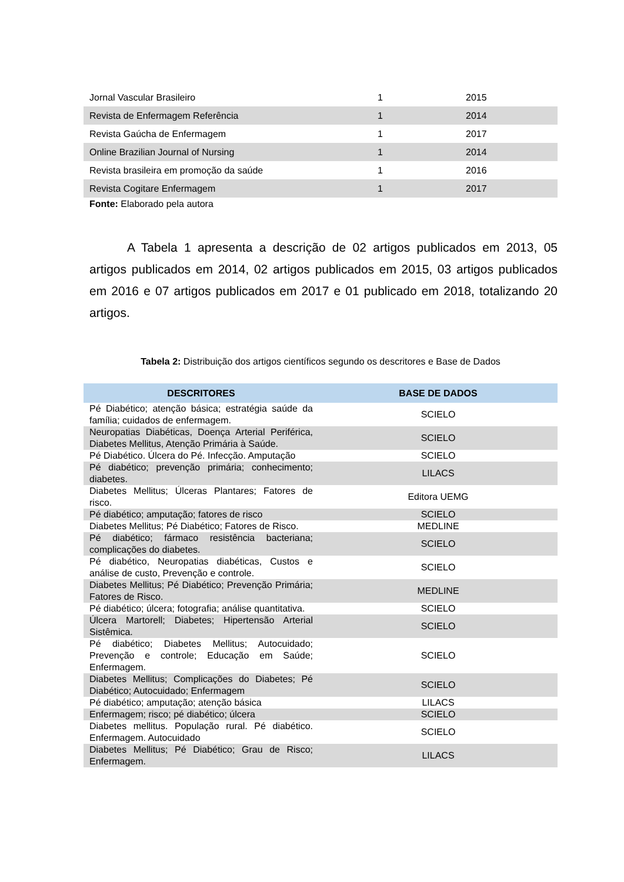| Jornal Vascular Brasileiro | 1 | 2015 |
| Revista de Enfermagem Referência | 1 | 2014 |
| Revista Gaúcha de Enfermagem | 1 | 2017 |
| Online Brazilian Journal of Nursing | 1 | 2014 |
| Revista brasileira em promoção da saúde | 1 | 2016 |
| Revista Cogitare Enfermagem | 1 | 2017 |
Fonte: Elaborado pela autora
A Tabela 1 apresenta a descrição de 02 artigos publicados em 2013, 05 artigos publicados em 2014, 02 artigos publicados em 2015, 03 artigos publicados em 2016 e 07 artigos publicados em 2017 e 01 publicado em 2018, totalizando 20 artigos.
Tabela 2: Distribuição dos artigos científicos segundo os descritores e Base de Dados
| DESCRITORES | BASE DE DADOS |
| --- | --- |
| Pé Diabético; atenção básica; estratégia saúde da família; cuidados de enfermagem. | SCIELO |
| Neuropatias Diabéticas, Doença Arterial Periférica, Diabetes Mellitus, Atenção Primária à Saúde. | SCIELO |
| Pé Diabético. Úlcera do Pé. Infecção. Amputação | SCIELO |
| Pé diabético; prevenção primária; conhecimento; diabetes. | LILACS |
| Diabetes Mellitus; Úlceras Plantares; Fatores de risco. | Editora UEMG |
| Pé diabético; amputação; fatores de risco | SCIELO |
| Diabetes Mellitus; Pé Diabético; Fatores de Risco. | MEDLINE |
| Pé diabético; fármaco resistência bacteriana; complicações do diabetes. | SCIELO |
| Pé diabético, Neuropatias diabéticas, Custos e análise de custo, Prevenção e controle. | SCIELO |
| Diabetes Mellitus; Pé Diabético; Prevenção Primária; Fatores de Risco. | MEDLINE |
| Pé diabético; úlcera; fotografia; análise quantitativa. | SCIELO |
| Úlcera Martorell; Diabetes; Hipertensão Arterial Sistêmica. | SCIELO |
| Pé diabético; Diabetes Mellitus; Autocuidado; Prevenção e controle; Educação em Saúde; Enfermagem. | SCIELO |
| Diabetes Mellitus; Complicações do Diabetes; Pé Diabético; Autocuidado; Enfermagem | SCIELO |
| Pé diabético; amputação; atenção básica | LILACS |
| Enfermagem; risco; pé diabético; úlcera | SCIELO |
| Diabetes mellitus. População rural. Pé diabético. Enfermagem. Autocuidado | SCIELO |
| Diabetes Mellitus; Pé Diabético; Grau de Risco; Enfermagem. | LILACS |